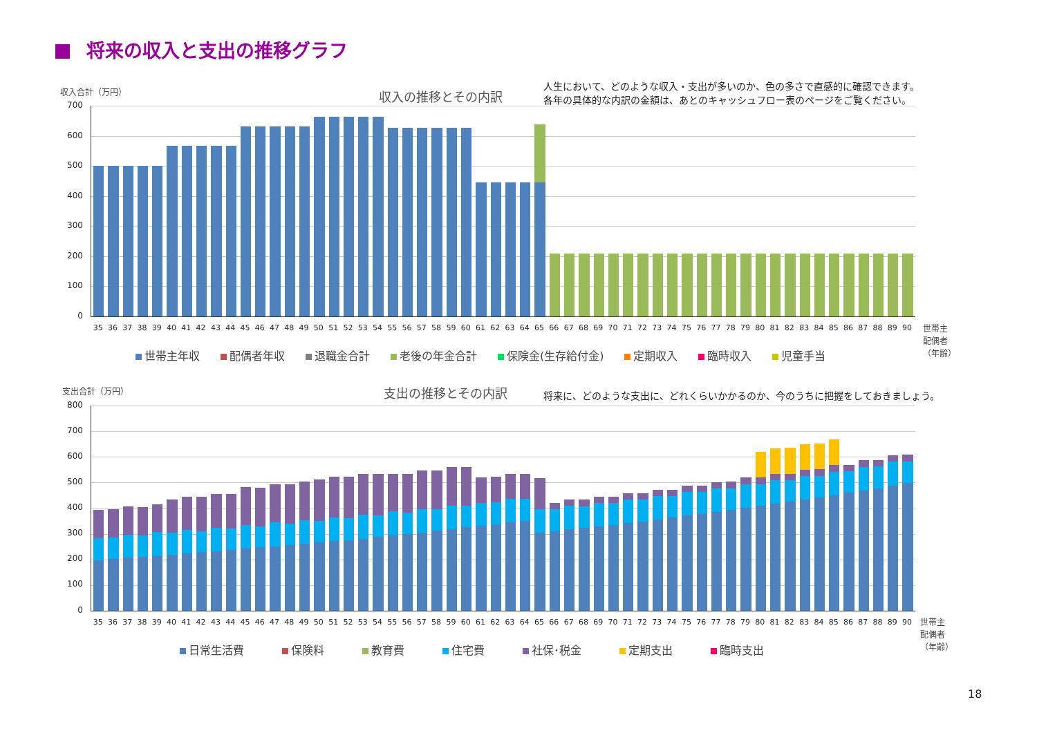将来の収入と支出の推移グラフ
収入合計（万円） 収入の推移とその内訳
人生において、どのような収入・支出が多いのか、色の多さで直感的に確認できます。
各年の具体的な内訳の金額は、あとのキャッシュフロー表のページをご覧ください。
700
600
500
400
300
200
100
0
35 36 37 38 39 40 41 42 43 44 45 46 47 48 49 50 51 52 53 54 55 56 57 58 59 60 61 62 63 64 65 66 67 68 69 70 71 72 73 74 75 76 77 78 79 80 81 82 83 84 85 86 87 88 89 90
世帯主
配偶者
（年齢）
世帯主年収 配偶者年収 退職金合計 老後の年金合計 保険金(生存給付金) 定期収入 臨時収入 児童手当
支出合計（万円） 支出の推移とその内訳
将来に、どのような支出に、どれくらいかかるのか、今のうちに把握をしておきましょう。
800
700
600
500
400
300
200
100
0
35 36 37 38 39 40 41 42 43 44 45 46 47 48 49 50 51 52 53 54 55 56 57 58 59 60 61 62 63 64 65 66 67 68 69 70 71 72 73 74 75 76 77 78 79 80 81 82 83 84 85 86 87 88 89 90
世帯主
配偶者
（年齢）
日常生活費 保険料 教育費 住宅費 社保･税金 定期支出 臨時支出
18